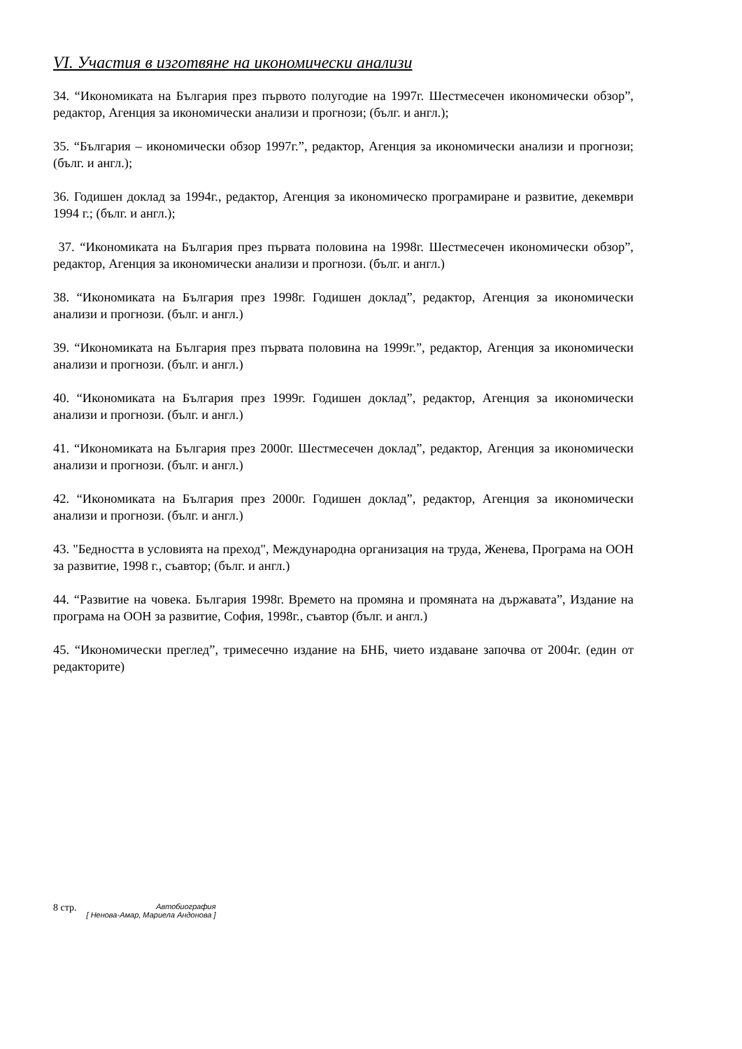VI. Участия в изготвяне на икономически анализи
34. “Икономиката на България през първото полугодие на 1997г. Шестмесечен икономически обзор”, редактор, Агенция за икономически анализи и прогнози; (бълг. и англ.);
35. “България – икономически обзор 1997г.”, редактор, Агенция за икономически анализи и прогнози; (бълг. и англ.);
36. Годишен доклад за 1994г., редактор, Агенция за икономическо програмиране и развитие, декември 1994 г.; (бълг. и англ.);
37. “Икономиката на България през първата половина на 1998г. Шестмесечен икономически обзор”, редактор, Агенция за икономически анализи и прогнози. (бълг. и англ.)
38. “Икономиката на България през 1998г. Годишен доклад”, редактор, Агенция за икономически анализи и прогнози. (бълг. и англ.)
39. “Икономиката на България през първата половина на 1999г.”, редактор, Агенция за икономически анализи и прогнози. (бълг. и англ.)
40. “Икономиката на България през 1999г. Годишен доклад”, редактор, Агенция за икономически анализи и прогнози. (бълг. и англ.)
41. “Икономиката на България през 2000г. Шестмесечен доклад”, редактор, Агенция за икономически анализи и прогнози. (бълг. и англ.)
42. “Икономиката на България през 2000г. Годишен доклад”, редактор, Агенция за икономически анализи и прогнози. (бълг. и англ.)
43. "Бедността в условията на преход", Международна организация на труда, Женева, Програма на ООН за развитие, 1998 г., съавтор; (бълг. и англ.)
44. “Развитие на човека. България 1998г. Времето на промяна и промяната на държавата”, Издание на програма на ООН за развитие, София, 1998г., съавтор (бълг. и англ.)
45. “Икономически преглед”, тримесечно издание на БНБ, чието издаване започва от 2004г. (един от редакторите)
8 стр. Автобиография
[ Ненова-Амар, Мариела Андонова ]